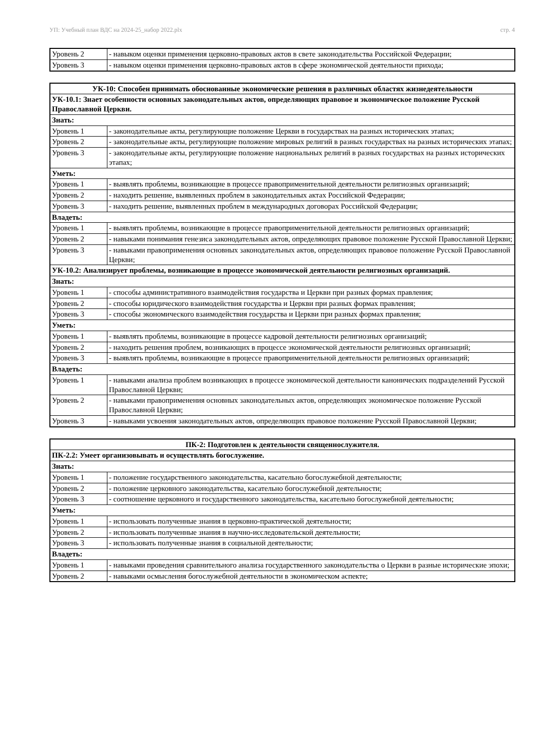УП: Учебный план ВДС на 2024-25_набор 2022.plx стр. 4
| Уровень 2 | - навыком оценки применения церковно-правовых актов в свете законодательства Российской Федерации; |
| Уровень 3 | - навыком оценки применения церковно-правовых актов в сфере экономической деятельности прихода; |
| УК-10: Способен принимать обоснованные экономические решения в различных областях жизнедеятельности | |
| УК-10.1: Знает особенности основных законодательных актов, определяющих правовое и экономическое положение Русской Православной Церкви. | |
| Знать: | |
| Уровень 1 | - законодательные акты, регулирующие положение Церкви в государствах на разных исторических этапах; |
| Уровень 2 | - законодательные акты, регулирующие положение мировых религий в разных государствах на разных исторических этапах; |
| Уровень 3 | - законодательные акты, регулирующие положение национальных религий в разных государствах на разных исторических этапах; |
| Уметь: | |
| Уровень 1 | - выявлять проблемы, возникающие в процессе правоприменительной деятельности религиозных организаций; |
| Уровень 2 | - находить решение, выявленных проблем в законодательных актах Российской Федерации; |
| Уровень 3 | - находить решение, выявленных проблем в международных договорах Российской Федерации; |
| Владеть: | |
| Уровень 1 | - выявлять проблемы, возникающие в процессе правоприменительной деятельности религиозных организаций; |
| Уровень 2 | - навыками понимания генезиса законодательных актов, определяющих правовое положение Русской Православной Церкви; |
| Уровень 3 | - навыками правоприменения основных законодательных актов, определяющих правовое положение Русской Православной Церкви; |
| УК-10.2: Анализирует проблемы, возникающие в процессе экономической деятельности религиозных организаций. | |
| Знать: | |
| Уровень 1 | - способы административного взаимодействия государства и Церкви при разных формах правления; |
| Уровень 2 | - способы юридического взаимодействия государства и Церкви при разных формах правления; |
| Уровень 3 | - способы экономического взаимодействия государства и Церкви при разных формах правления; |
| Уметь: | |
| Уровень 1 | - выявлять проблемы, возникающие в процессе кадровой деятельности религиозных организаций; |
| Уровень 2 | - находить решения проблем, возникающих в процессе экономической деятельности религиозных организаций; |
| Уровень 3 | - выявлять проблемы, возникающие в процессе правоприменительной деятельности религиозных организаций; |
| Владеть: | |
| Уровень 1 | - навыками анализа проблем возникающих в процессе экономической деятельности канонических подразделений Русской Православной Церкви; |
| Уровень 2 | - навыками правоприменения основных законодательных актов, определяющих экономическое положение Русской Православной Церкви; |
| Уровень 3 | - навыками усвоения законодательных актов, определяющих правовое положение Русской Православной Церкви; |
| ПК-2: Подготовлен к деятельности священнослужителя. | |
| ПК-2.2: Умеет организовывать и осуществлять богослужение. | |
| Знать: | |
| Уровень 1 | - положение государственного законодательства, касательно богослужебной деятельности; |
| Уровень 2 | - положение церковного законодательства, касательно богослужебной деятельности; |
| Уровень 3 | - соотношение церковного и государственного законодательства, касательно богослужебной деятельности; |
| Уметь: | |
| Уровень 1 | - использовать полученные знания в церковно-практической деятельности; |
| Уровень 2 | - использовать полученные знания в научно-исследовательской деятельности; |
| Уровень 3 | - использовать полученные знания в социальной деятельности; |
| Владеть: | |
| Уровень 1 | - навыками проведения сравнительного анализа государственного законодательства о Церкви в разные исторические эпохи; |
| Уровень 2 | - навыками осмысления богослужебной деятельности в экономическом аспекте; |